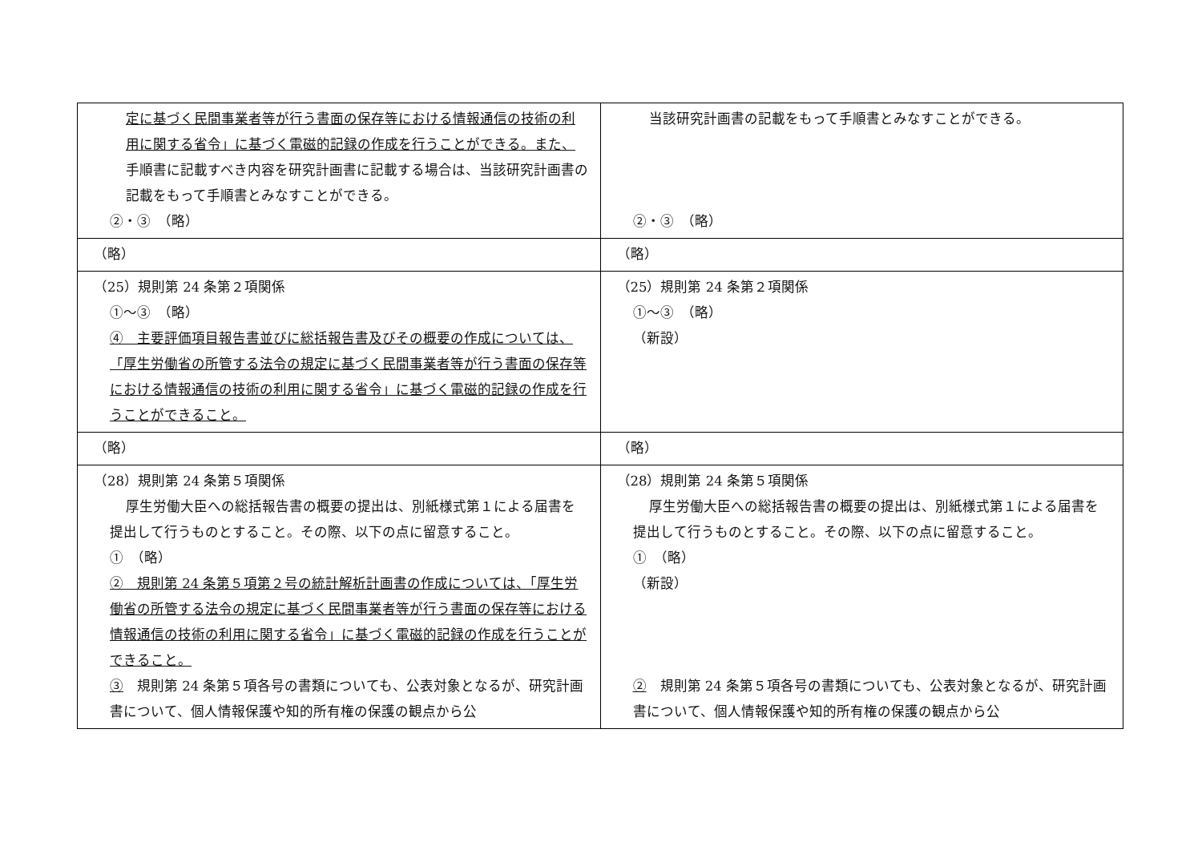| 定に基づく民間事業者等が行う書面の保存等における情報通信の技術の利用に関する省令」に基づく電磁的記録の作成を行うことができる。また、 手順書に記載すべき内容を研究計画書に記載する場合は、当該研究計画書の記載をもって手順書とみなすことができる。 ②・③ （略） | 当該研究計画書の記載をもって手順書とみなすことができる。 ②・③ （略） |
| （略） | （略） |
| （25）規則第 24 条第２項関係 ①～③ （略） ④ 主要評価項目報告書並びに総括報告書及びその概要の作成については、「厚生労働省の所管する法令の規定に基づく民間事業者等が行う書面の保存等における情報通信の技術の利用に関する省令」に基づく電磁的記録の作成を行うことができること。 | （25）規則第 24 条第２項関係 ①～③ （略） （新設） |
| （略） | （略） |
| （28）規則第 24 条第５項関係 厚生労働大臣への総括報告書の概要の提出は、別紙様式第１による届書を提出して行うものとすること。その際、以下の点に留意すること。 ① （略） ② 規則第 24 条第５項第２号の統計解析計画書の作成については、「厚生労働省の所管する法令の規定に基づく民間事業者等が行う書面の保存等における情報通信の技術の利用に関する省令」に基づく電磁的記録の作成を行うことができること。 ③ 規則第 24 条第５項各号の書類についても、公表対象となるが、研究計画書について、個人情報保護や知的所有権の保護の観点から公 | （28）規則第 24 条第５項関係 厚生労働大臣への総括報告書の概要の提出は、別紙様式第１による届書を提出して行うものとすること。その際、以下の点に留意すること。 ① （略） （新設） ② 規則第 24 条第５項各号の書類についても、公表対象となるが、研究計画書について、個人情報保護や知的所有権の保護の観点から公 |